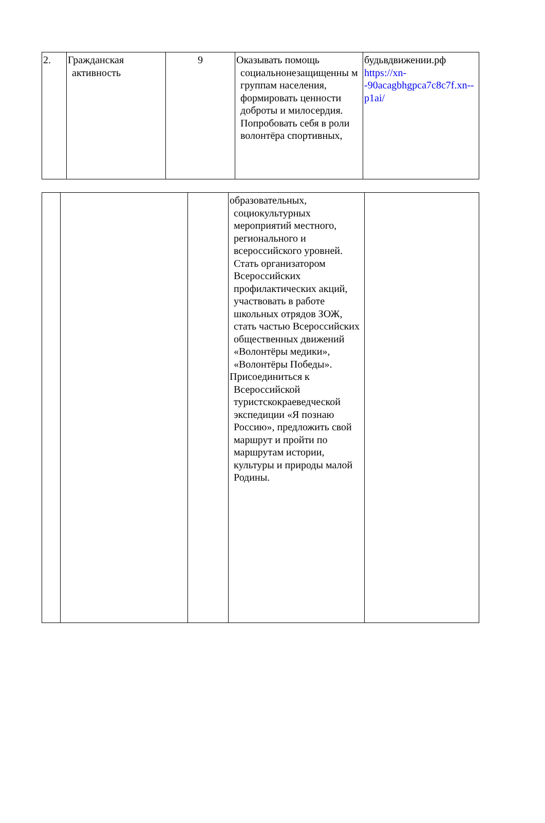| 2. | Гражданская активность | 9 | Оказывать помощь социальнонезащищенны м группам населения, формировать ценности доброты и милосердия. Попробовать себя в роли волонтёра спортивных, | будьвдвижении.рф https://xn--90acagbhgpca7c8c7f.xn--p1ai/ |
| | | | образовательных, социокультурных мероприятий местного, регионального и всероссийского уровней. Стать организатором Всероссийских профилактических акций, участвовать в работе школьных отрядов ЗОЖ, стать частью Всероссийских общественных движений «Волонтёры медики», «Волонтёры Победы». Присоединиться к Всероссийской туристскокраеведческой экспедиции «Я познаю Россию», предложить свой маршрут и пройти по маршрутам истории, культуры и природы малой Родины. | |